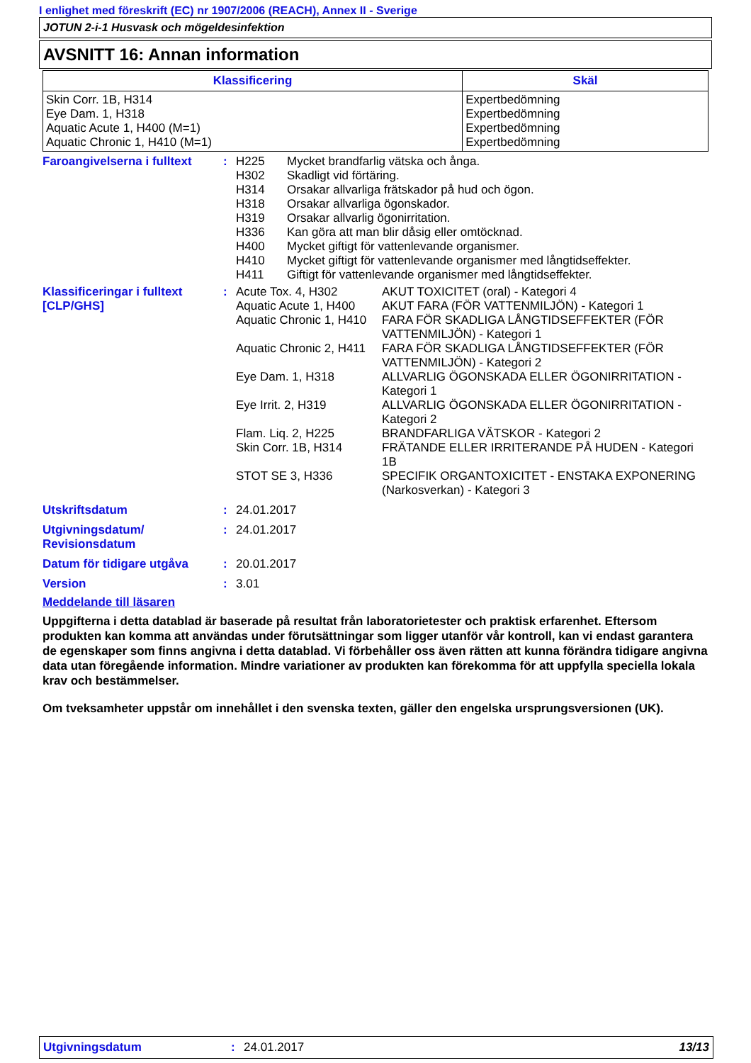I enlighet med föreskrift (EC) nr 1907/2006 (REACH), Annex II - Sverige
JOTUN 2-i-1 Husvask och mögeldesinfektion
AVSNITT 16: Annan information
| Klassificering | Skäl |
| --- | --- |
| Skin Corr. 1B, H314 Eye Dam. 1, H318 Aquatic Acute 1, H400 (M=1) Aquatic Chronic 1, H410 (M=1) | Expertbedömning Expertbedömning Expertbedömning Expertbedömning |
Faroangivelserna i fulltext
:
| H225 | Mycket brandfarlig vätska och ånga. |
| H302 | Skadligt vid förtäring. |
| H314 | Orsakar allvarliga frätskador på hud och ögon. |
| H318 | Orsakar allvarliga ögonskador. |
| H319 | Orsakar allvarlig ögonirritation. |
| H336 | Kan göra att man blir dåsig eller omtöcknad. |
| H400 | Mycket giftigt för vattenlevande organismer. |
| H410 | Mycket giftigt för vattenlevande organismer med långtidseffekter. |
| H411 | Giftigt för vattenlevande organismer med långtidseffekter. |
Klassificeringar i fulltext [CLP/GHS]
:
| Acute Tox. 4, H302 | AKUT TOXICITET (oral) - Kategori 4 |
| Aquatic Acute 1, H400 | AKUT FARA (FÖR VATTENMILJÖN) - Kategori 1 |
| Aquatic Chronic 1, H410 | FARA FÖR SKADLIGA LÅNGTIDSEFFEKTER (FÖR VATTENMILJÖN) - Kategori 1 |
| Aquatic Chronic 2, H411 | FARA FÖR SKADLIGA LÅNGTIDSEFFEKTER (FÖR VATTENMILJÖN) - Kategori 2 |
| Eye Dam. 1, H318 | ALLVARLIG ÖGONSKADA ELLER ÖGONIRRITATION - Kategori 1 |
| Eye Irrit. 2, H319 | ALLVARLIG ÖGONSKADA ELLER ÖGONIRRITATION - Kategori 2 |
| Flam. Liq. 2, H225 | BRANDFARLIGA VÄTSKOR - Kategori 2 |
| Skin Corr. 1B, H314 | FRÄTANDE ELLER IRRITERANDE PÅ HUDEN - Kategori 1B |
| STOT SE 3, H336 | SPECIFIK ORGANTOXICITET - ENSTAKA EXPONERING (Narkosverkan) - Kategori 3 |
Utskriftsdatum : 24.01.2017
Utgivningsdatum/ Revisionsdatum
: 24.01.2017
Datum för tidigare utgåva : 20.01.2017
Version : 3.01
Meddelande till läsaren
Uppgifterna i detta datablad är baserade på resultat från laboratorietester och praktisk erfarenhet. Eftersom produkten kan komma att användas under förutsättningar som ligger utanför vår kontroll, kan vi endast garantera de egenskaper som finns angivna i detta datablad. Vi förbehåller oss även rätten att kunna förändra tidigare angivna data utan föregående information. Mindre variationer av produkten kan förekomma för att uppfylla speciella lokala krav och bestämmelser.
Om tveksamheter uppstår om innehållet i den svenska texten, gäller den engelska ursprungsversionen (UK).
Utgivningsdatum : 24.01.2017 13/13